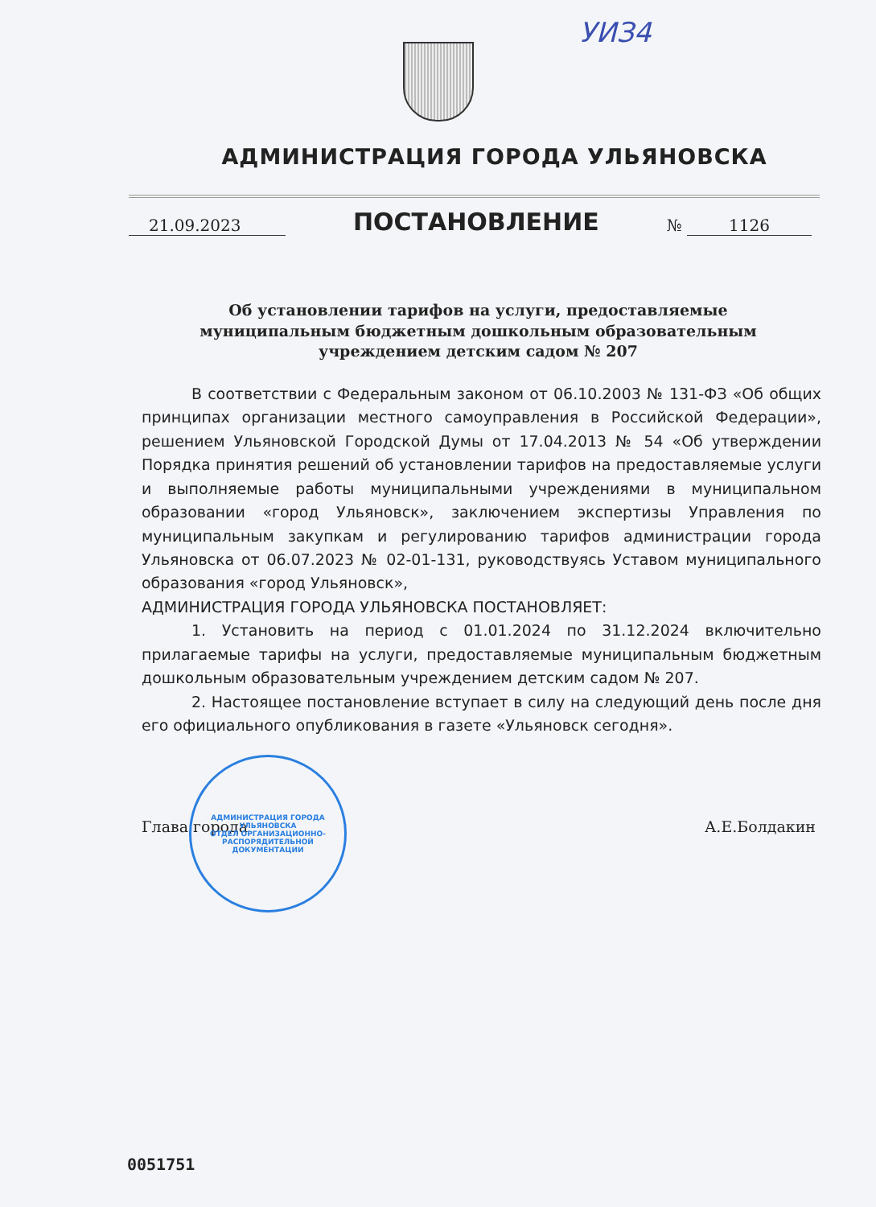УИЗ4
АДМИНИСТРАЦИЯ ГОРОДА УЛЬЯНОВСКА
21.09.2023
ПОСТАНОВЛЕНИЕ
№ 1126
Об установлении тарифов на услуги, предоставляемые муниципальным бюджетным дошкольным образовательным учреждением детским садом № 207
В соответствии с Федеральным законом от 06.10.2003 № 131-ФЗ «Об общих принципах организации местного самоуправления в Российской Федерации», решением Ульяновской Городской Думы от 17.04.2013 № 54 «Об утверждении Порядка принятия решений об установлении тарифов на предоставляемые услуги и выполняемые работы муниципальными учреждениями в муниципальном образовании «город Ульяновск», заключением экспертизы Управления по муниципальным закупкам и регулированию тарифов администрации города Ульяновска от 06.07.2023 № 02-01-131, руководствуясь Уставом муниципального образования «город Ульяновск»,
АДМИНИСТРАЦИЯ ГОРОДА УЛЬЯНОВСКА ПОСТАНОВЛЯЕТ:
1. Установить на период с 01.01.2024 по 31.12.2024 включительно прилагаемые тарифы на услуги, предоставляемые муниципальным бюджетным дошкольным образовательным учреждением детским садом № 207.
2. Настоящее постановление вступает в силу на следующий день после дня его официального опубликования в газете «Ульяновск сегодня».
Глава города А.Е.Болдакин
АДМИНИСТРАЦИЯ ГОРОДА УЛЬЯНОВСКА
ОТДЕЛ ОРГАНИЗАЦИОННО-РАСПОРЯДИТЕЛЬНОЙ ДОКУМЕНТАЦИИ
0051751